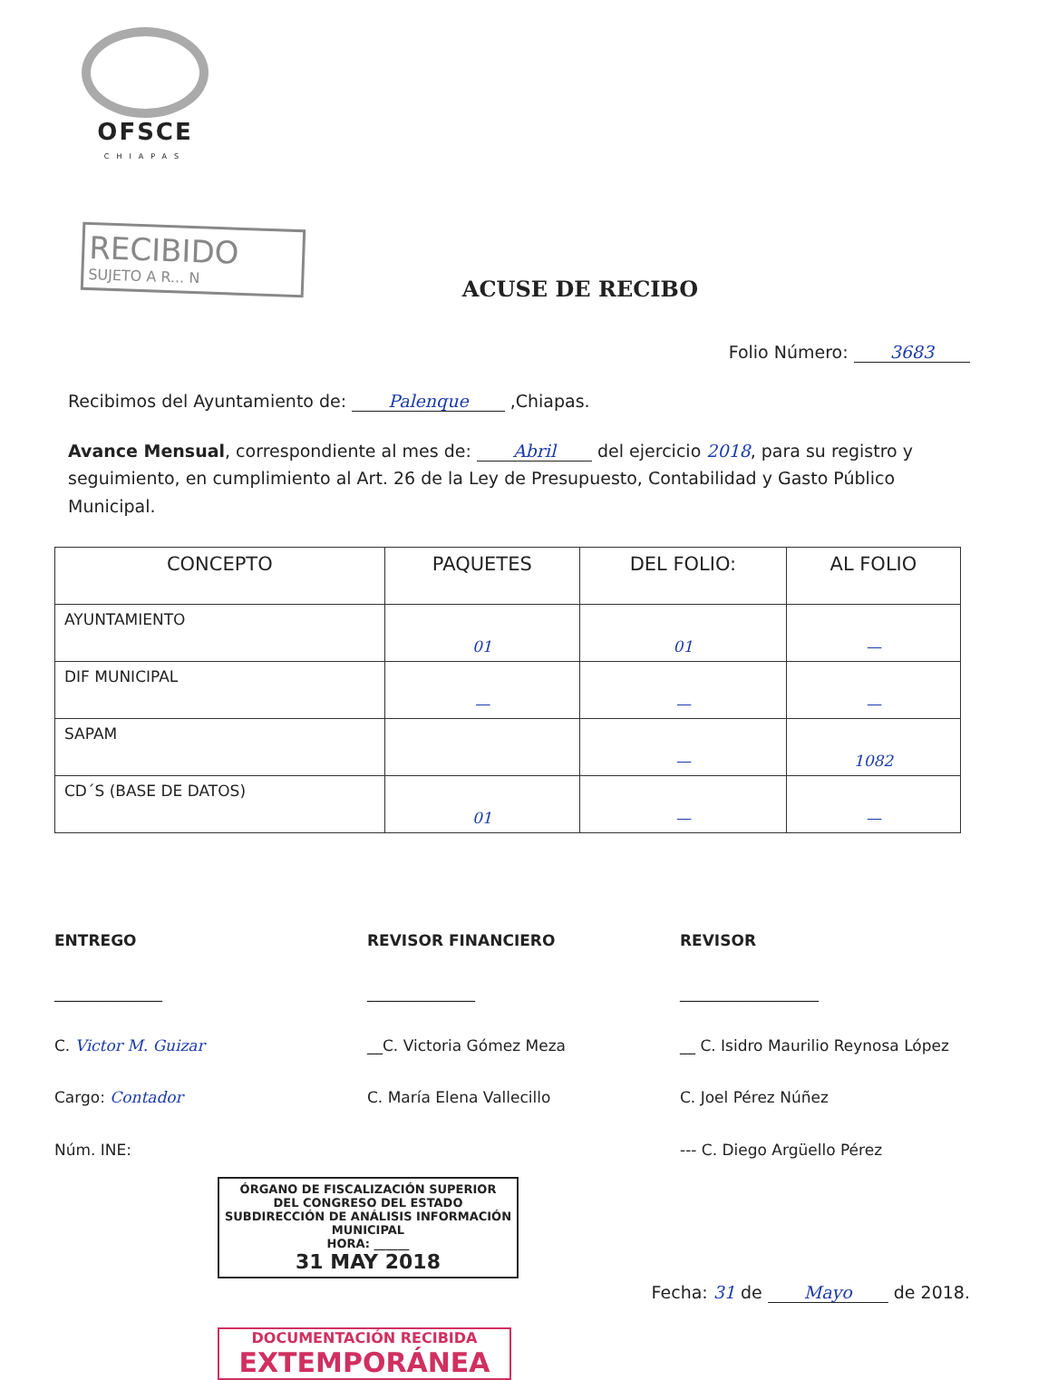OFSCE
CHIAPAS
RECIBIDO
SUJETO A R... N
ACUSE DE RECIBO
Folio Número: 3683
Recibimos del Ayuntamiento de: Palenque ,Chiapas.
Avance Mensual, correspondiente al mes de: Abril del ejercicio 2018, para su registro y seguimiento, en cumplimiento al Art. 26 de la Ley de Presupuesto, Contabilidad y Gasto Público Municipal.
| CONCEPTO | PAQUETES | DEL FOLIO: | AL FOLIO |
| --- | --- | --- | --- |
| AYUNTAMIENTO | 01 | 01 | — |
| DIF MUNICIPAL | — | — | — |
| SAPAM | | — | 1082 |
| CD´S (BASE DE DATOS) | 01 | — | — |
ENTREGO
______________
C. Victor M. Guizar
Cargo: Contador
Núm. INE:
REVISOR FINANCIERO
______________
__C. Victoria Gómez Meza
C. María Elena Vallecillo
REVISOR
__________________
__ C. Isidro Maurilio Reynosa López
C. Joel Pérez Núñez
--- C. Diego Argüello Pérez
ÓRGANO DE FISCALIZACIÓN SUPERIOR
DEL CONGRESO DEL ESTADO
SUBDIRECCIÓN DE ANÁLISIS INFORMACIÓN MUNICIPAL
HORA: ______
31 MAY 2018
Fecha: 31 de Mayo de 2018.
DOCUMENTACIÓN RECIBIDA
EXTEMPORÁNEA